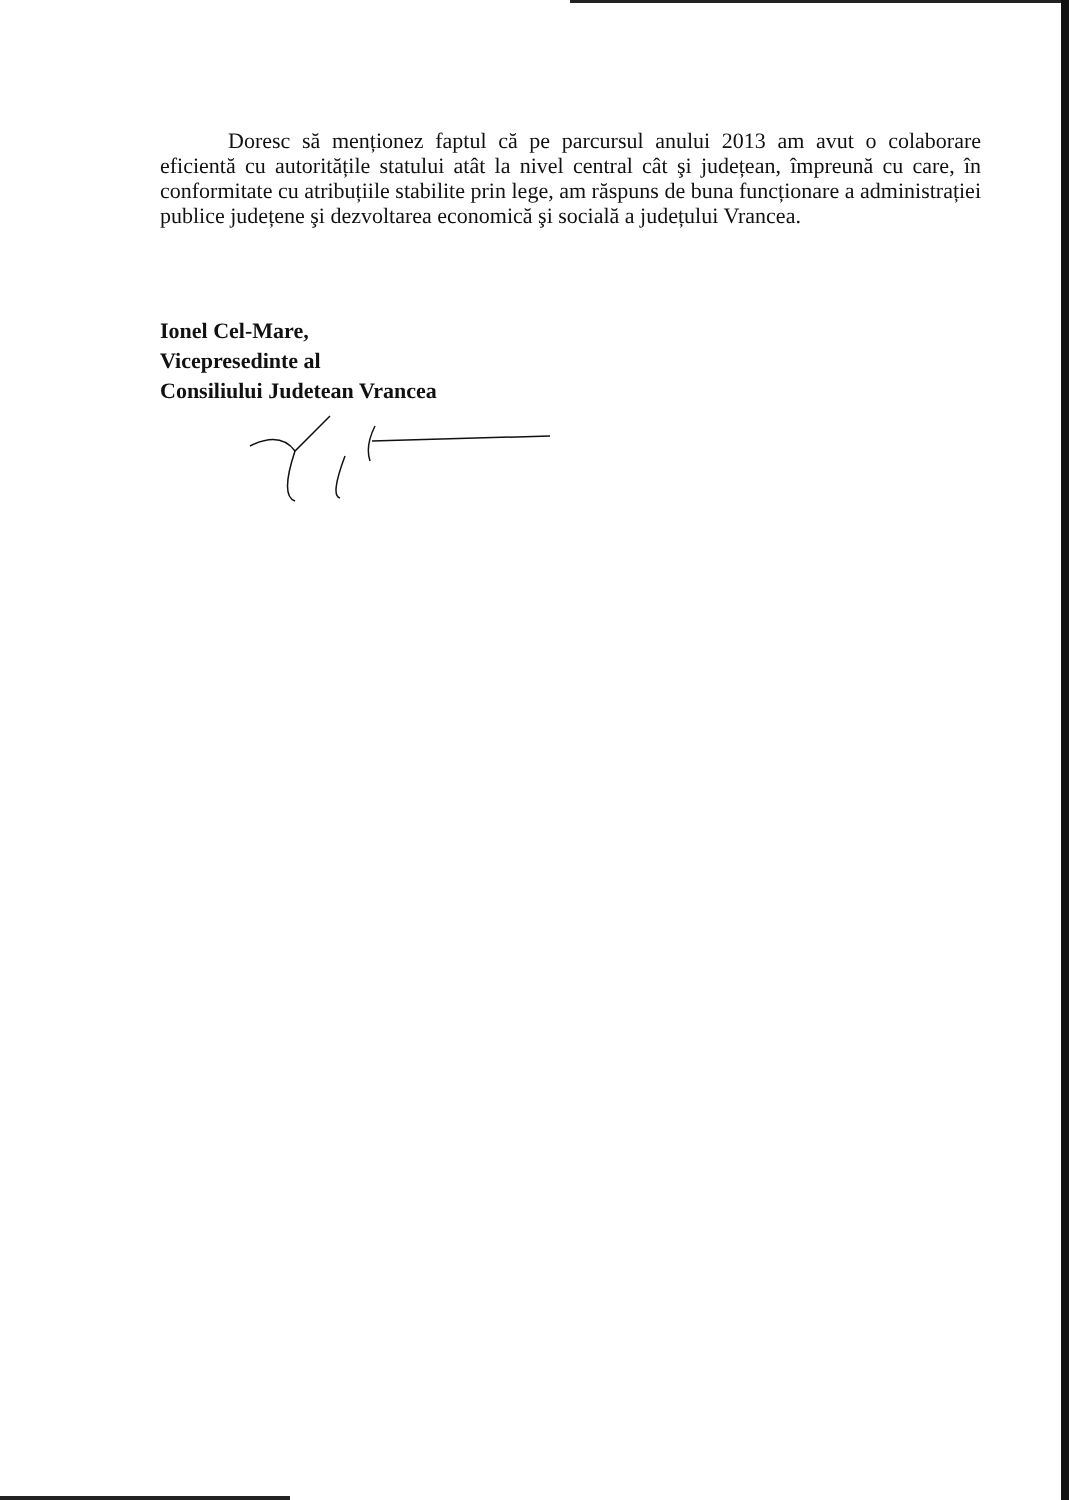Doresc să menționez faptul că pe parcursul anului 2013 am avut o colaborare eficientă cu autoritățile statului atât la nivel central cât şi județean, împreună cu care, în conformitate cu atribuțiile stabilite prin lege, am răspuns de buna funcționare a administrației publice județene şi dezvoltarea economică şi socială a județului Vrancea.
Ionel Cel-Mare,
Vicepresedinte al
Consiliului Judetean Vrancea